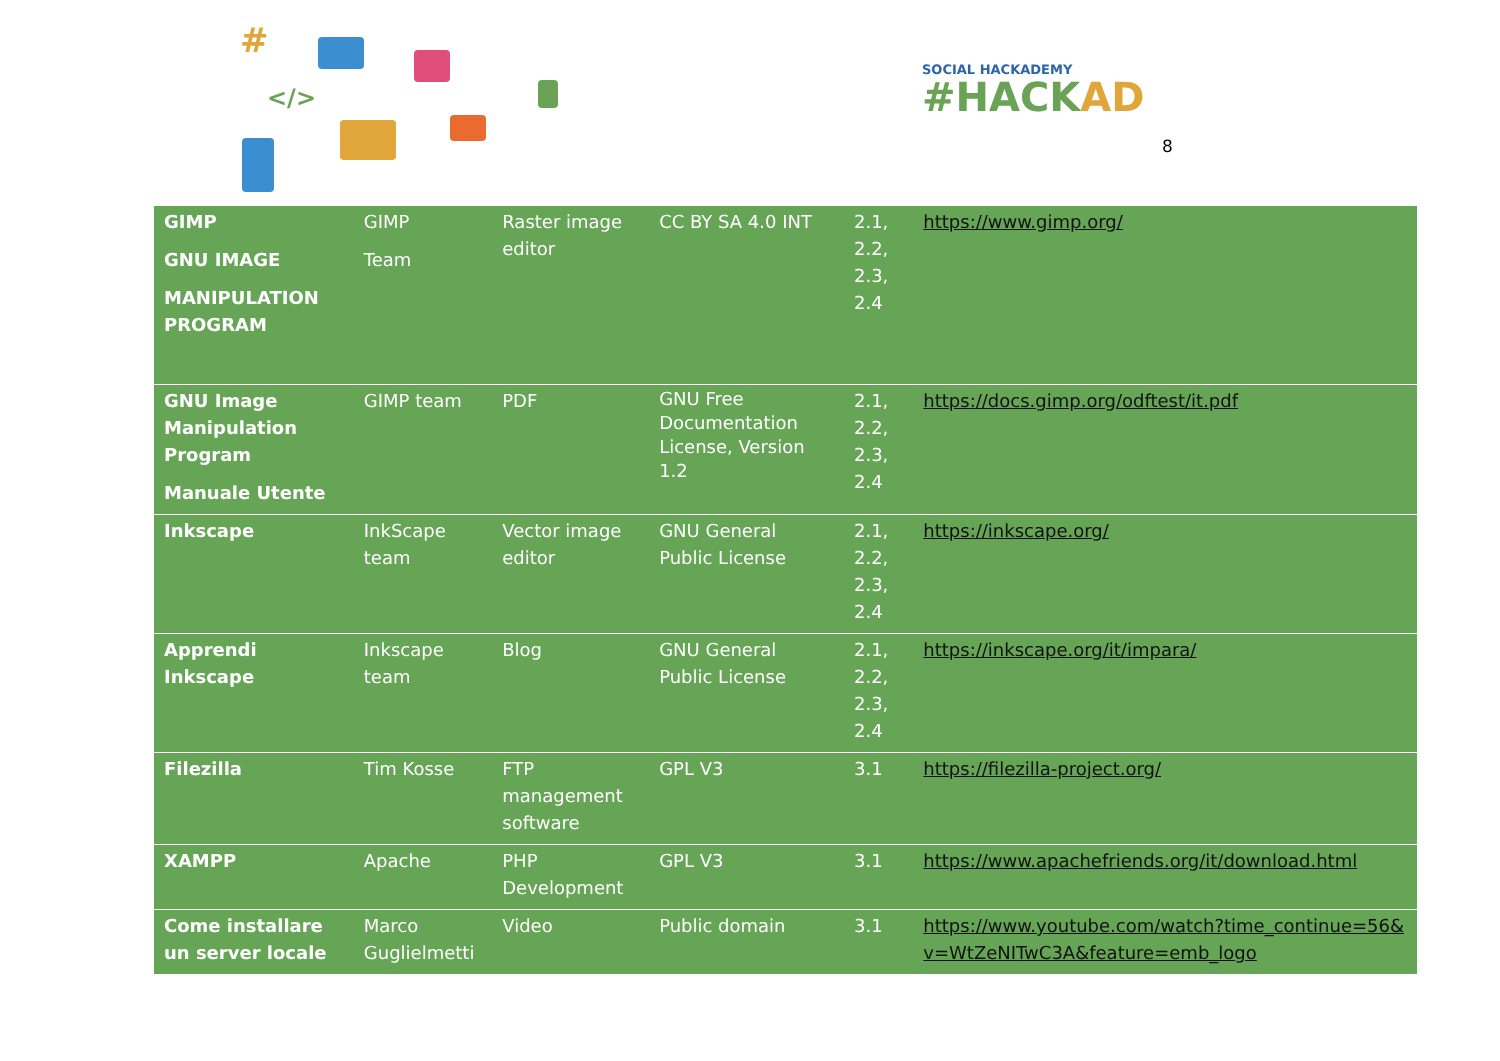#
</>
SOCIAL HACKADEMY
#HACKAD
8
| GIMP GNU IMAGE MANIPULATION PROGRAM | GIMP Team | Raster image editor | CC BY SA 4.0 INT | 2.1, 2.2, 2.3, 2.4 | https://www.gimp.org/ |
| GNU Image Manipulation Program Manuale Utente | GIMP team | PDF | GNU Free Documentation License, Version 1.2 | 2.1, 2.2, 2.3, 2.4 | https://docs.gimp.org/odftest/it.pdf |
| Inkscape | InkScape team | Vector image editor | GNU General Public License | 2.1, 2.2, 2.3, 2.4 | https://inkscape.org/ |
| Apprendi Inkscape | Inkscape team | Blog | GNU General Public License | 2.1, 2.2, 2.3, 2.4 | https://inkscape.org/it/impara/ |
| Filezilla | Tim Kosse | FTP management software | GPL V3 | 3.1 | https://filezilla-project.org/ |
| XAMPP | Apache | PHP Development | GPL V3 | 3.1 | https://www.apachefriends.org/it/download.html |
| Come installare un server locale | Marco Guglielmetti | Video | Public domain | 3.1 | https://www.youtube.com/watch?time_continue=56&v=WtZeNITwC3A&feature=emb_logo |